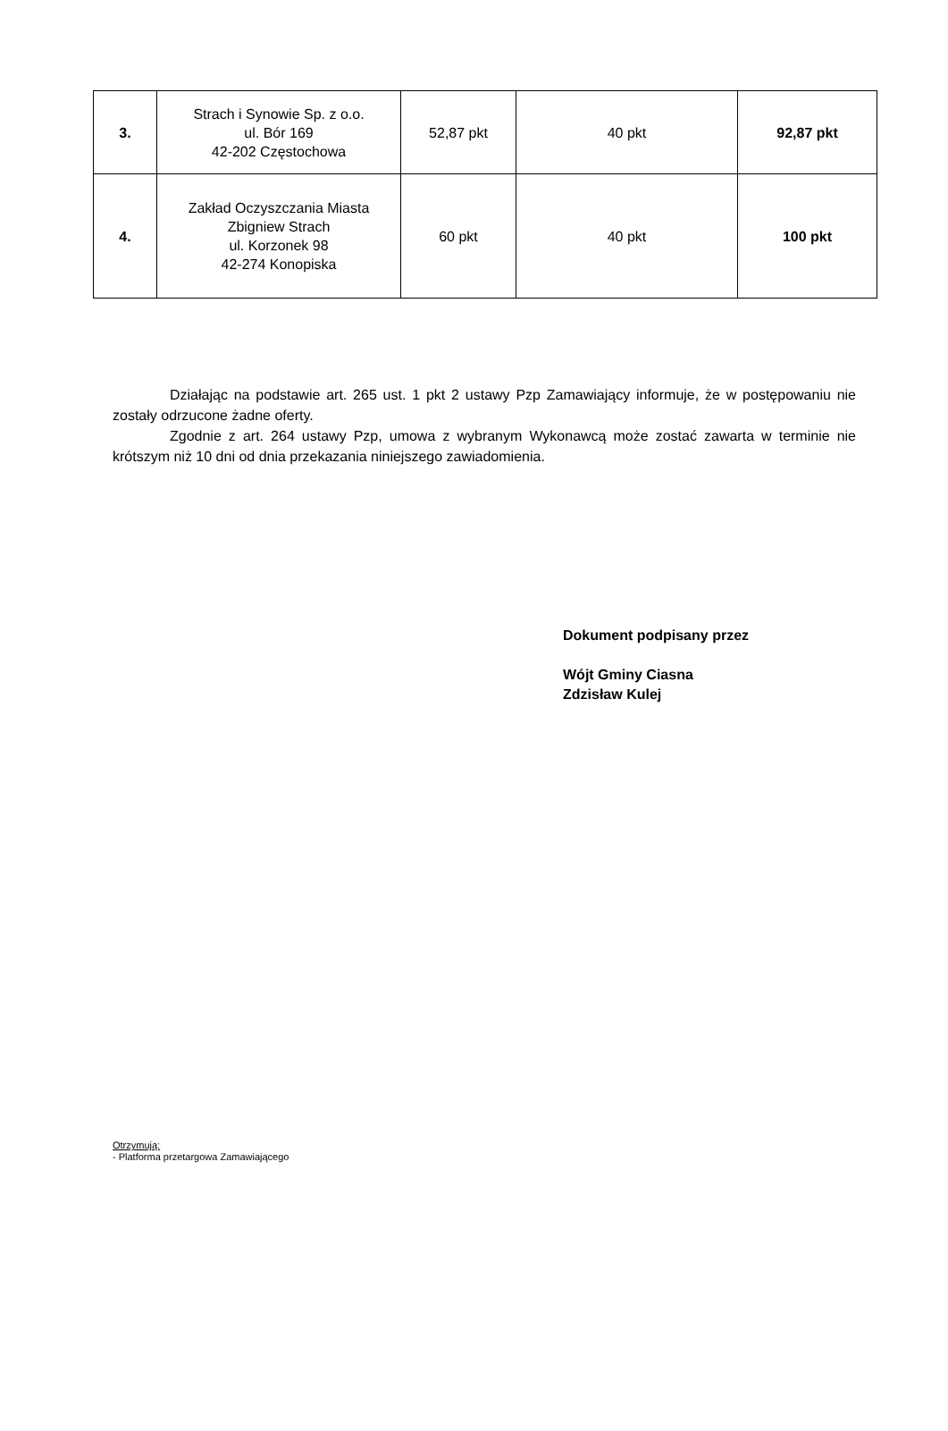| 3. | Strach i Synowie Sp. z o.o. ul. Bór 169 42-202 Częstochowa | 52,87 pkt | 40 pkt | 92,87 pkt |
| 4. | Zakład Oczyszczania Miasta Zbigniew Strach ul. Korzonek 98 42-274 Konopiska | 60 pkt | 40 pkt | 100 pkt |
Działając na podstawie art. 265 ust. 1 pkt 2 ustawy Pzp Zamawiający informuje, że w postępowaniu nie zostały odrzucone żadne oferty.
Zgodnie z art. 264 ustawy Pzp, umowa z wybranym Wykonawcą może zostać zawarta w terminie nie krótszym niż 10 dni od dnia przekazania niniejszego zawiadomienia.
Dokument podpisany przez
Wójt Gminy Ciasna
Zdzisław Kulej
Otrzymują:
- Platforma przetargowa Zamawiającego